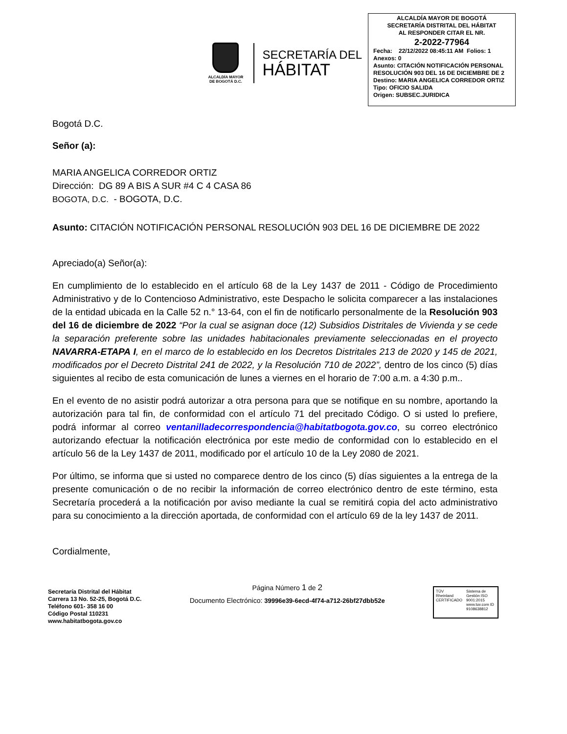ALCALDÍA MAYOR
DE BOGOTÁ D.C.
SECRETARÍA DEL
HÁBITAT
ALCALDÍA MAYOR DE BOGOTÁ
SECRETARÍA DISTRITAL DEL HÁBITAT
AL RESPONDER CITAR EL NR.
2-2022-77964
Fecha: 22/12/2022 08:45:11 AM Folios: 1
Anexos: 0
Asunto: CITACIÓN NOTIFICACIÓN PERSONAL RESOLUCIÓN 903 DEL 16 DE DICIEMBRE DE 2
Destino: MARIA ANGELICA CORREDOR ORTIZ
Tipo: OFICIO SALIDA
Origen: SUBSEC.JURIDICA
Bogotá D.C.
Señor (a):
MARIA ANGELICA CORREDOR ORTIZ
Dirección: DG 89 A BIS A SUR #4 C 4 CASA 86
BOGOTA, D.C. - BOGOTA, D.C.
Asunto: CITACIÓN NOTIFICACIÓN PERSONAL RESOLUCIÓN 903 DEL 16 DE DICIEMBRE DE 2022
Apreciado(a) Señor(a):
En cumplimiento de lo establecido en el artículo 68 de la Ley 1437 de 2011 - Código de Procedimiento Administrativo y de lo Contencioso Administrativo, este Despacho le solicita comparecer a las instalaciones de la entidad ubicada en la Calle 52 n.° 13-64, con el fin de notificarlo personalmente de la Resolución 903 del 16 de diciembre de 2022 “Por la cual se asignan doce (12) Subsidios Distritales de Vivienda y se cede la separación preferente sobre las unidades habitacionales previamente seleccionadas en el proyecto NAVARRA-ETAPA I, en el marco de lo establecido en los Decretos Distritales 213 de 2020 y 145 de 2021, modificados por el Decreto Distrital 241 de 2022, y la Resolución 710 de 2022”, dentro de los cinco (5) días siguientes al recibo de esta comunicación de lunes a viernes en el horario de 7:00 a.m. a 4:30 p.m..
En el evento de no asistir podrá autorizar a otra persona para que se notifique en su nombre, aportando la autorización para tal fin, de conformidad con el artículo 71 del precitado Código. O si usted lo prefiere, podrá informar al correo ventanilladecorrespondencia@habitatbogota.gov.co, su correo electrónico autorizando efectuar la notificación electrónica por este medio de conformidad con lo establecido en el artículo 56 de la Ley 1437 de 2011, modificado por el artículo 10 de la Ley 2080 de 2021.
Por último, se informa que si usted no comparece dentro de los cinco (5) días siguientes a la entrega de la presente comunicación o de no recibir la información de correo electrónico dentro de este término, esta Secretaría procederá a la notificación por aviso mediante la cual se remitirá copia del acto administrativo para su conocimiento a la dirección aportada, de conformidad con el artículo 69 de la ley 1437 de 2011.
Cordialmente,
Secretaría Distrital del Hábitat
Carrera 13 No. 52-25, Bogotá D.C.
Teléfono 601- 358 16 00
Código Postal 110231
www.habitatbogota.gov.co
Página Número 1 de 2
Documento Electrónico: 39996e39-6ecd-4f74-a712-26bf27dbb52e
TÜV Rheinland
CERTIFICADO
Sistema de Gestión ISO 9001:2015
www.tuv.com ID 9108638812